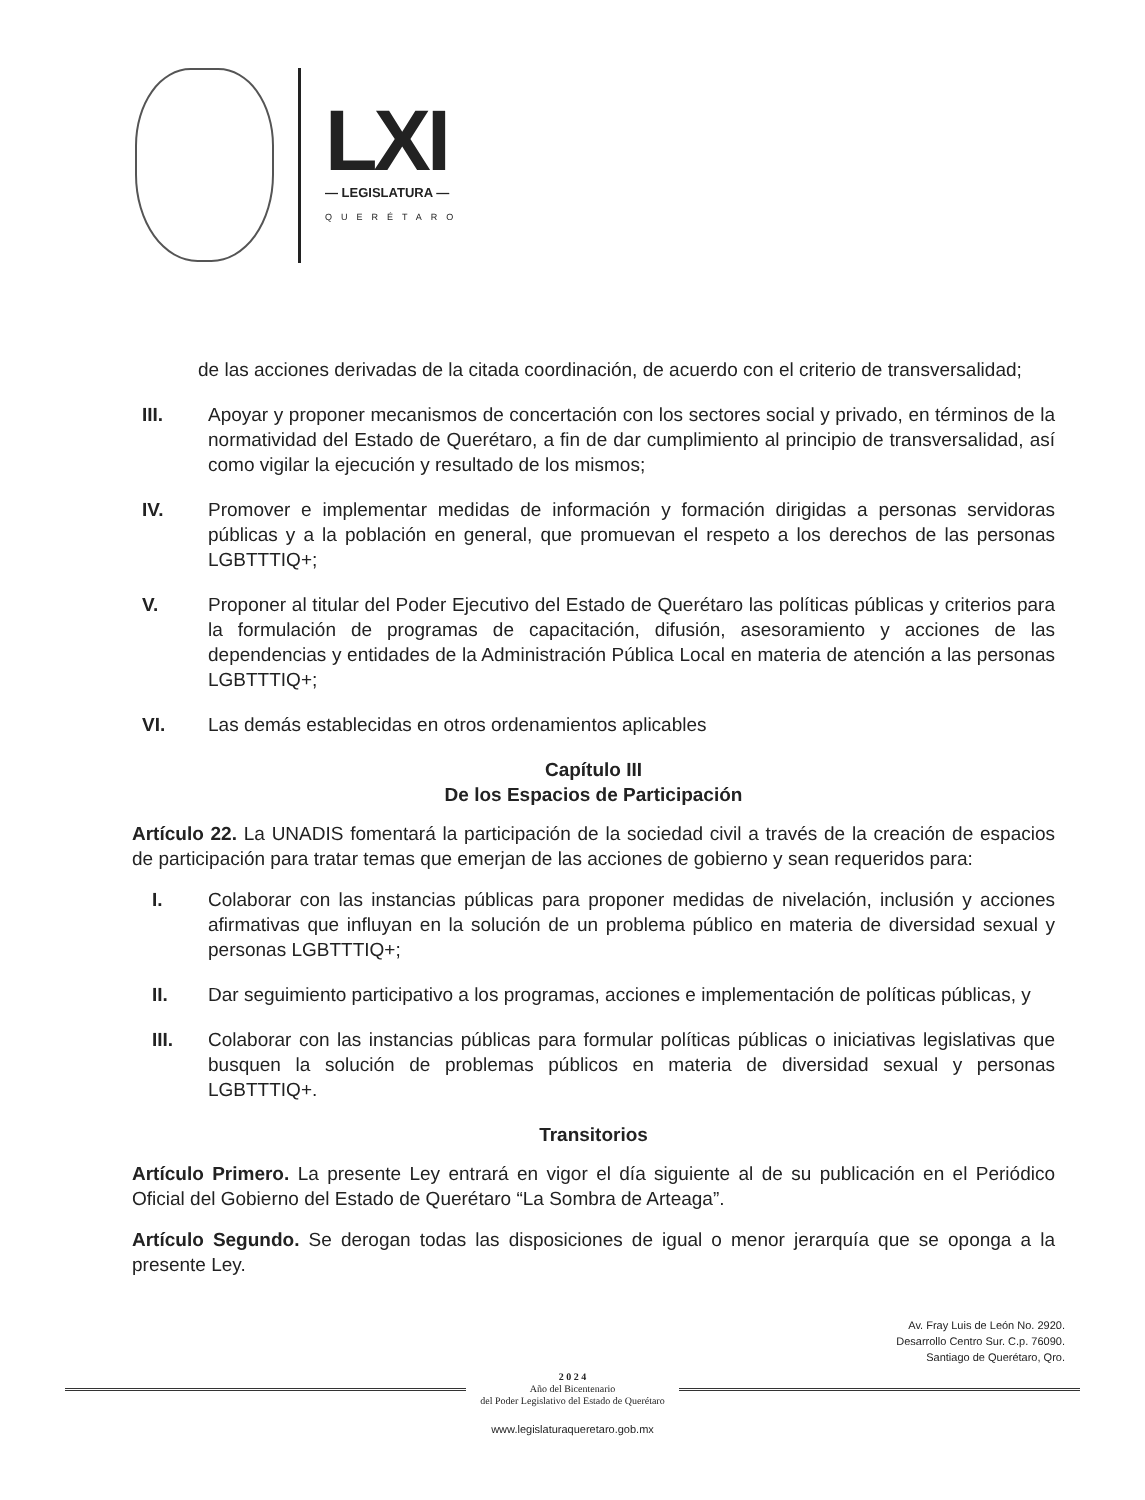LXI
— LEGISLATURA —
QUERÉTARO
de las acciones derivadas de la citada coordinación, de acuerdo con el criterio de transversalidad;
III. Apoyar y proponer mecanismos de concertación con los sectores social y privado, en términos de la normatividad del Estado de Querétaro, a fin de dar cumplimiento al principio de transversalidad, así como vigilar la ejecución y resultado de los mismos;
IV. Promover e implementar medidas de información y formación dirigidas a personas servidoras públicas y a la población en general, que promuevan el respeto a los derechos de las personas LGBTTTIQ+;
V. Proponer al titular del Poder Ejecutivo del Estado de Querétaro las políticas públicas y criterios para la formulación de programas de capacitación, difusión, asesoramiento y acciones de las dependencias y entidades de la Administración Pública Local en materia de atención a las personas LGBTTTIQ+;
VI. Las demás establecidas en otros ordenamientos aplicables
Capítulo III
De los Espacios de Participación
Artículo 22. La UNADIS fomentará la participación de la sociedad civil a través de la creación de espacios de participación para tratar temas que emerjan de las acciones de gobierno y sean requeridos para:
I. Colaborar con las instancias públicas para proponer medidas de nivelación, inclusión y acciones afirmativas que influyan en la solución de un problema público en materia de diversidad sexual y personas LGBTTTIQ+;
II. Dar seguimiento participativo a los programas, acciones e implementación de políticas públicas, y
III. Colaborar con las instancias públicas para formular políticas públicas o iniciativas legislativas que busquen la solución de problemas públicos en materia de diversidad sexual y personas LGBTTTIQ+.
Transitorios
Artículo Primero. La presente Ley entrará en vigor el día siguiente al de su publicación en el Periódico Oficial del Gobierno del Estado de Querétaro “La Sombra de Arteaga”.
Artículo Segundo. Se derogan todas las disposiciones de igual o menor jerarquía que se oponga a la presente Ley.
Av. Fray Luis de León No. 2920.
Desarrollo Centro Sur. C.p. 76090.
Santiago de Querétaro, Qro.
2 0 2 4
Año del Bicentenario
del Poder Legislativo del Estado de Querétaro
www.legislaturaqueretaro.gob.mx